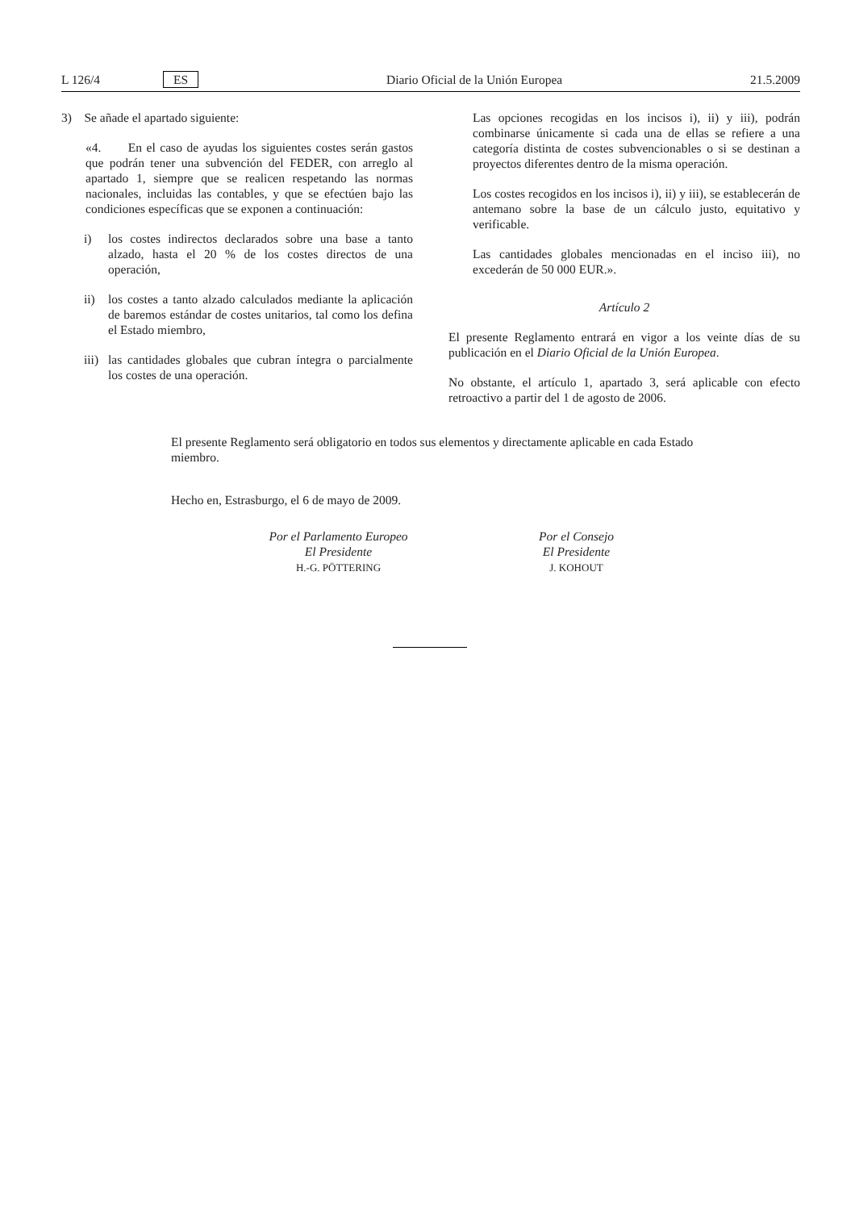L 126/4 ES Diario Oficial de la Unión Europea 21.5.2009
3) Se añade el apartado siguiente:
«4. En el caso de ayudas los siguientes costes serán gastos que podrán tener una subvención del FEDER, con arreglo al apartado 1, siempre que se realicen respetando las normas nacionales, incluidas las contables, y que se efectúen bajo las condiciones específicas que se exponen a continuación:
i) los costes indirectos declarados sobre una base a tanto alzado, hasta el 20 % de los costes directos de una operación,
ii) los costes a tanto alzado calculados mediante la aplicación de baremos estándar de costes unitarios, tal como los defina el Estado miembro,
iii)
las cantidades globales que cubran íntegra o parcialmente los costes de una operación.
Las opciones recogidas en los incisos i), ii) y iii), podrán combinarse únicamente si cada una de ellas se refiere a una categoría distinta de costes subvencionables o si se destinan a proyectos diferentes dentro de la misma operación.
Los costes recogidos en los incisos i), ii) y iii), se establecerán de antemano sobre la base de un cálculo justo, equitativo y verificable.
Las cantidades globales mencionadas en el inciso iii), no excederán de 50 000 EUR.».
Artículo 2
El presente Reglamento entrará en vigor a los veinte días de su publicación en el Diario Oficial de la Unión Europea.
No obstante, el artículo 1, apartado 3, será aplicable con efecto retroactivo a partir del 1 de agosto de 2006.
El presente Reglamento será obligatorio en todos sus elementos y directamente aplicable en cada Estado miembro.
Hecho en, Estrasburgo, el 6 de mayo de 2009.
Por el Parlamento Europeo
El Presidente
H.-G. PÖTTERING
Por el Consejo
El Presidente
J. KOHOUT